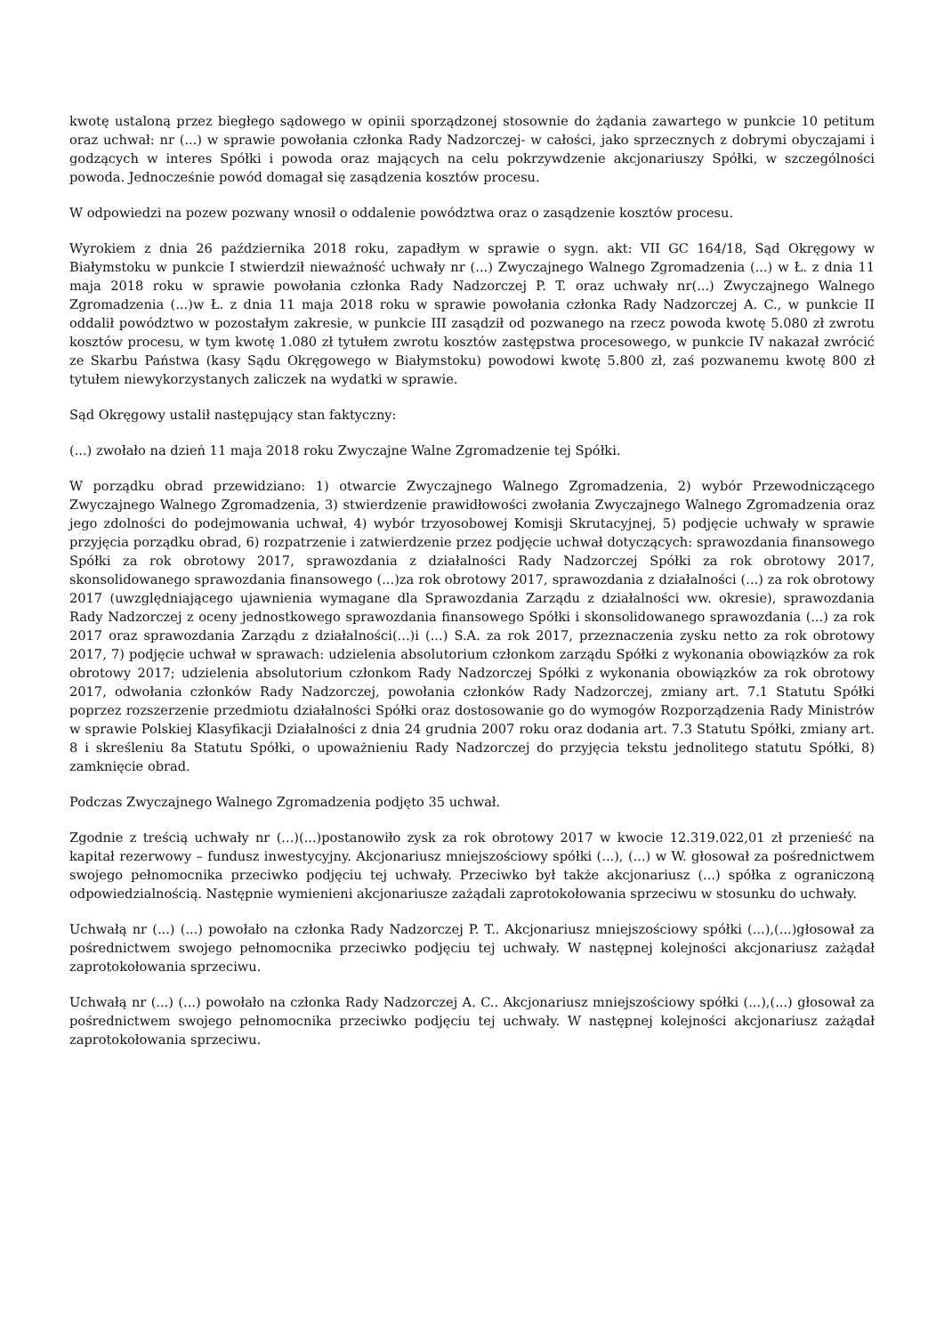kwotę ustaloną przez biegłego sądowego w opinii sporządzonej stosownie do żądania zawartego w punkcie 10 petitum oraz uchwał: nr (...) w sprawie powołania członka Rady Nadzorczej- w całości, jako sprzecznych z dobrymi obyczajami i godzących w interes Spółki i powoda oraz mających na celu pokrzywdzenie akcjonariuszy Spółki, w szczególności powoda. Jednocześnie powód domagał się zasądzenia kosztów procesu.
W odpowiedzi na pozew pozwany wnosił o oddalenie powództwa oraz o zasądzenie kosztów procesu.
Wyrokiem z dnia 26 października 2018 roku, zapadłym w sprawie o sygn. akt: VII GC 164/18, Sąd Okręgowy w Białymstoku w punkcie I stwierdził nieważność uchwały nr (...) Zwyczajnego Walnego Zgromadzenia (...) w Ł. z dnia 11 maja 2018 roku w sprawie powołania członka Rady Nadzorczej P. T. oraz uchwały nr(...) Zwyczajnego Walnego Zgromadzenia (...)w Ł. z dnia 11 maja 2018 roku w sprawie powołania członka Rady Nadzorczej A. C., w punkcie II oddalił powództwo w pozostałym zakresie, w punkcie III zasądził od pozwanego na rzecz powoda kwotę 5.080 zł zwrotu kosztów procesu, w tym kwotę 1.080 zł tytułem zwrotu kosztów zastępstwa procesowego, w punkcie IV nakazał zwrócić ze Skarbu Państwa (kasy Sądu Okręgowego w Białymstoku) powodowi kwotę 5.800 zł, zaś pozwanemu kwotę 800 zł tytułem niewykorzystanych zaliczek na wydatki w sprawie.
Sąd Okręgowy ustalił następujący stan faktyczny:
(...) zwołało na dzień 11 maja 2018 roku Zwyczajne Walne Zgromadzenie tej Spółki.
W porządku obrad przewidziano: 1) otwarcie Zwyczajnego Walnego Zgromadzenia, 2) wybór Przewodniczącego Zwyczajnego Walnego Zgromadzenia, 3) stwierdzenie prawidłowości zwołania Zwyczajnego Walnego Zgromadzenia oraz jego zdolności do podejmowania uchwał, 4) wybór trzyosobowej Komisji Skrutacyjnej, 5) podjęcie uchwały w sprawie przyjęcia porządku obrad, 6) rozpatrzenie i zatwierdzenie przez podjęcie uchwał dotyczących: sprawozdania finansowego Spółki za rok obrotowy 2017, sprawozdania z działalności Rady Nadzorczej Spółki za rok obrotowy 2017, skonsolidowanego sprawozdania finansowego (...)za rok obrotowy 2017, sprawozdania z działalności (...) za rok obrotowy 2017 (uwzględniającego ujawnienia wymagane dla Sprawozdania Zarządu z działalności ww. okresie), sprawozdania Rady Nadzorczej z oceny jednostkowego sprawozdania finansowego Spółki i skonsolidowanego sprawozdania (...) za rok 2017 oraz sprawozdania Zarządu z działalności(...)i (...) S.A. za rok 2017, przeznaczenia zysku netto za rok obrotowy 2017, 7) podjęcie uchwał w sprawach: udzielenia absolutorium członkom zarządu Spółki z wykonania obowiązków za rok obrotowy 2017; udzielenia absolutorium członkom Rady Nadzorczej Spółki z wykonania obowiązków za rok obrotowy 2017, odwołania członków Rady Nadzorczej, powołania członków Rady Nadzorczej, zmiany art. 7.1 Statutu Spółki poprzez rozszerzenie przedmiotu działalności Spółki oraz dostosowanie go do wymogów Rozporządzenia Rady Ministrów w sprawie Polskiej Klasyfikacji Działalności z dnia 24 grudnia 2007 roku oraz dodania art. 7.3 Statutu Spółki, zmiany art. 8 i skreśleniu 8a Statutu Spółki, o upoważnieniu Rady Nadzorczej do przyjęcia tekstu jednolitego statutu Spółki, 8) zamknięcie obrad.
Podczas Zwyczajnego Walnego Zgromadzenia podjęto 35 uchwał.
Zgodnie z treścią uchwały nr (...)(...)postanowiło zysk za rok obrotowy 2017 w kwocie 12.319.022,01 zł przenieść na kapitał rezerwowy – fundusz inwestycyjny. Akcjonariusz mniejszościowy spółki (...), (...) w W. głosował za pośrednictwem swojego pełnomocnika przeciwko podjęciu tej uchwały. Przeciwko był także akcjonariusz (...) spółka z ograniczoną odpowiedzialnością. Następnie wymienieni akcjonariusze zażądali zaprotokołowania sprzeciwu w stosunku do uchwały.
Uchwałą nr (...) (...) powołało na członka Rady Nadzorczej P. T.. Akcjonariusz mniejszościowy spółki (...),(...)głosował za pośrednictwem swojego pełnomocnika przeciwko podjęciu tej uchwały. W następnej kolejności akcjonariusz zażądał zaprotokołowania sprzeciwu.
Uchwałą nr (...) (...) powołało na członka Rady Nadzorczej A. C.. Akcjonariusz mniejszościowy spółki (...),(...) głosował za pośrednictwem swojego pełnomocnika przeciwko podjęciu tej uchwały. W następnej kolejności akcjonariusz zażądał zaprotokołowania sprzeciwu.